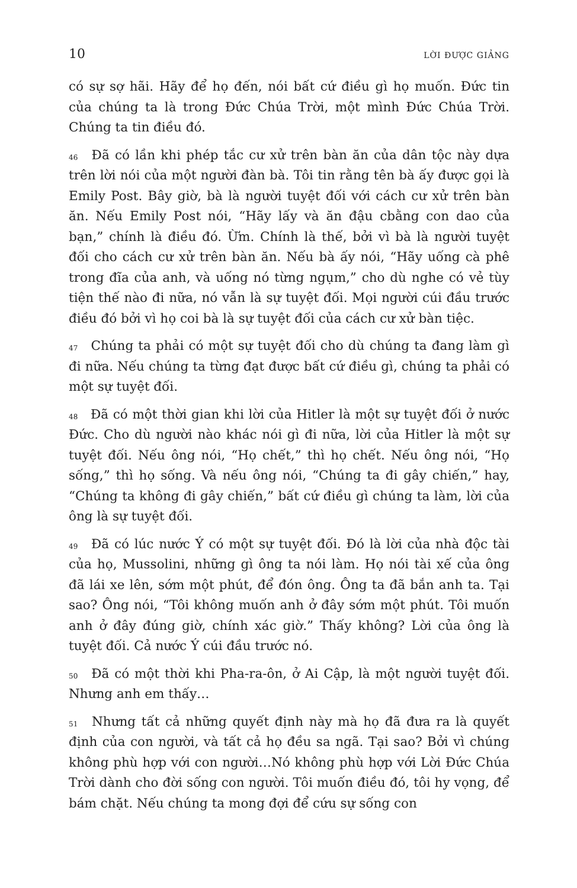10 LỜI ĐƯỢC GIẢNG
có sự sợ hãi. Hãy để họ đến, nói bất cứ điều gì họ muốn. Đức tin của chúng ta là trong Đức Chúa Trời, một mình Đức Chúa Trời. Chúng ta tin điều đó.
<sup>46</sup> Đã có lần khi phép tắc cư xử trên bàn ăn của dân tộc này dựa trên lời nói của một người đàn bà. Tôi tin rằng tên bà ấy được gọi là Emily Post. Bây giờ, bà là người tuyệt đối với cách cư xử trên bàn ăn. Nếu Emily Post nói, “Hãy lấy và ăn đậu cbằng con dao của bạn,” chính là điều đó. Ừm. Chính là thế, bởi vì bà là người tuyệt đối cho cách cư xử trên bàn ăn. Nếu bà ấy nói, “Hãy uống cà phê trong đĩa của anh, và uống nó từng ngụm,” cho dù nghe có vẻ tùy tiện thế nào đi nữa, nó vẫn là sự tuyệt đối. Mọi người cúi đầu trước điều đó bởi vì họ coi bà là sự tuyệt đối của cách cư xử bàn tiệc.
<sup>47</sup> Chúng ta phải có một sự tuyệt đối cho dù chúng ta đang làm gì đi nữa. Nếu chúng ta từng đạt được bất cứ điều gì, chúng ta phải có một sự tuyệt đối.
<sup>48</sup> Đã có một thời gian khi lời của Hitler là một sự tuyệt đối ở nước Đức. Cho dù người nào khác nói gì đi nữa, lời của Hitler là một sự tuyệt đối. Nếu ông nói, “Họ chết,” thì họ chết. Nếu ông nói, “Họ sống,” thì họ sống. Và nếu ông nói, “Chúng ta đi gây chiến,” hay, “Chúng ta không đi gây chiến,” bất cứ điều gì chúng ta làm, lời của ông là sự tuyệt đối.
<sup>49</sup> Đã có lúc nước Ý có một sự tuyệt đối. Đó là lời của nhà độc tài của họ, Mussolini, những gì ông ta nói làm. Họ nói tài xế của ông đã lái xe lên, sớm một phút, để đón ông. Ông ta đã bắn anh ta. Tại sao? Ông nói, “Tôi không muốn anh ở đây sớm một phút. Tôi muốn anh ở đây đúng giờ, chính xác giờ.” Thấy không? Lời của ông là tuyệt đối. Cả nước Ý cúi đầu trước nó.
<sup>50</sup> Đã có một thời khi Pha-ra-ôn, ở Ai Cập, là một người tuyệt đối. Nhưng anh em thấy…
<sup>51</sup> Nhưng tất cả những quyết định này mà họ đã đưa ra là quyết định của con người, và tất cả họ đều sa ngã. Tại sao? Bởi vì chúng không phù hợp với con người…Nó không phù hợp với Lời Đức Chúa Trời dành cho đời sống con người. Tôi muốn điều đó, tôi hy vọng, để bám chặt. Nếu chúng ta mong đợi để cứu sự sống con